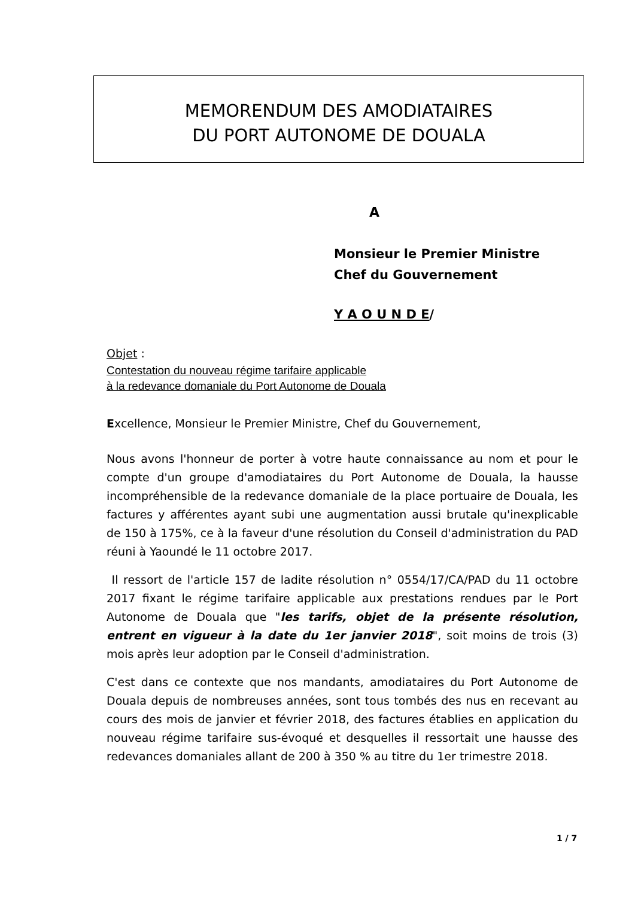MEMORENDUM DES AMODIATAIRES
DU PORT AUTONOME DE DOUALA
A
Monsieur le Premier Ministre
Chef du Gouvernement
Y A O U N D E/
Objet :
Contestation du nouveau régime tarifaire applicable
à la redevance domaniale du Port Autonome de Douala
Excellence, Monsieur le Premier Ministre, Chef du Gouvernement,
Nous avons l'honneur de porter à votre haute connaissance au nom et pour le compte d'un groupe d'amodiataires du Port Autonome de Douala, la hausse incompréhensible de la redevance domaniale de la place portuaire de Douala, les factures y afférentes ayant subi une augmentation aussi brutale qu'inexplicable de 150 à 175%, ce à la faveur d'une résolution du Conseil d'administration du PAD réuni à Yaoundé le 11 octobre 2017.
Il ressort de l'article 157 de ladite résolution n° 0554/17/CA/PAD du 11 octobre 2017 fixant le régime tarifaire applicable aux prestations rendues par le Port Autonome de Douala que "les tarifs, objet de la présente résolution, entrent en vigueur à la date du 1er janvier 2018", soit moins de trois (3) mois après leur adoption par le Conseil d'administration.
C'est dans ce contexte que nos mandants, amodiataires du Port Autonome de Douala depuis de nombreuses années, sont tous tombés des nus en recevant au cours des mois de janvier et février 2018, des factures établies en application du nouveau régime tarifaire sus-évoqué et desquelles il ressortait une hausse des redevances domaniales allant de 200 à 350 % au titre du 1er trimestre 2018.
1 / 7